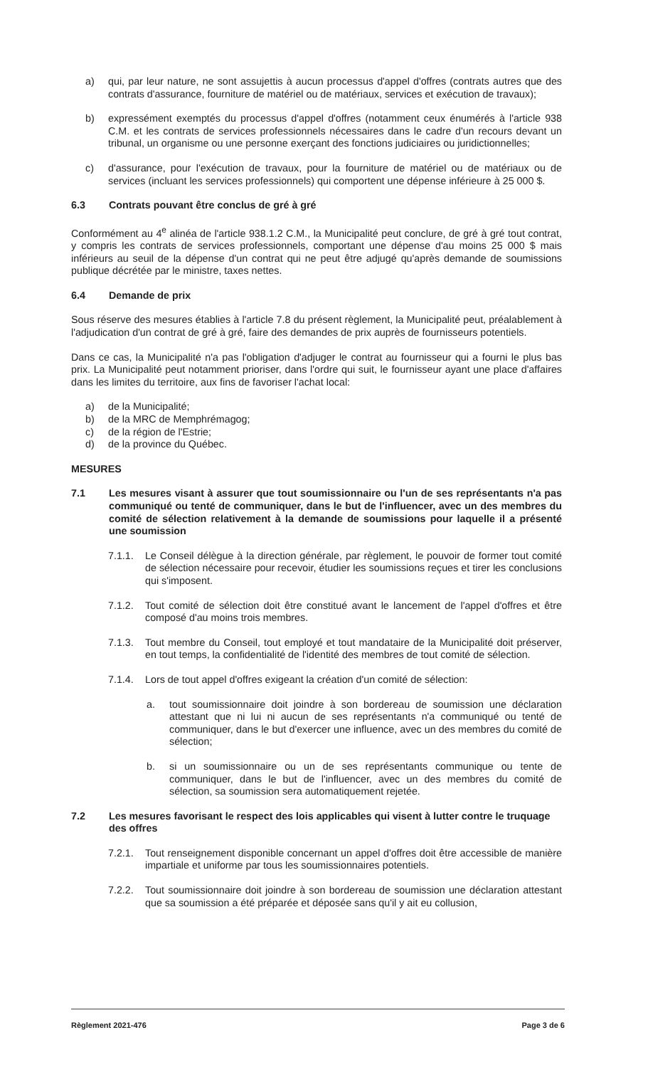a) qui, par leur nature, ne sont assujettis à aucun processus d'appel d'offres (contrats autres que des contrats d'assurance, fourniture de matériel ou de matériaux, services et exécution de travaux);
b) expressément exemptés du processus d'appel d'offres (notamment ceux énumérés à l'article 938 C.M. et les contrats de services professionnels nécessaires dans le cadre d'un recours devant un tribunal, un organisme ou une personne exerçant des fonctions judiciaires ou juridictionnelles;
c) d'assurance, pour l'exécution de travaux, pour la fourniture de matériel ou de matériaux ou de services (incluant les services professionnels) qui comportent une dépense inférieure à 25 000 $.
6.3 Contrats pouvant être conclus de gré à gré
Conformément au 4<sup>e</sup> alinéa de l'article 938.1.2 C.M., la Municipalité peut conclure, de gré à gré tout contrat, y compris les contrats de services professionnels, comportant une dépense d'au moins 25 000 $ mais inférieurs au seuil de la dépense d'un contrat qui ne peut être adjugé qu'après demande de soumissions publique décrétée par le ministre, taxes nettes.
6.4 Demande de prix
Sous réserve des mesures établies à l'article 7.8 du présent règlement, la Municipalité peut, préalablement à l'adjudication d'un contrat de gré à gré, faire des demandes de prix auprès de fournisseurs potentiels.
Dans ce cas, la Municipalité n'a pas l'obligation d'adjuger le contrat au fournisseur qui a fourni le plus bas prix. La Municipalité peut notamment prioriser, dans l'ordre qui suit, le fournisseur ayant une place d'affaires dans les limites du territoire, aux fins de favoriser l'achat local:
a) de la Municipalité;
b) de la MRC de Memphrémagog;
c) de la région de l'Estrie;
d) de la province du Québec.
MESURES
7.1 Les mesures visant à assurer que tout soumissionnaire ou l'un de ses représentants n'a pas communiqué ou tenté de communiquer, dans le but de l'influencer, avec un des membres du comité de sélection relativement à la demande de soumissions pour laquelle il a présenté une soumission
7.1.1. Le Conseil délègue à la direction générale, par règlement, le pouvoir de former tout comité de sélection nécessaire pour recevoir, étudier les soumissions reçues et tirer les conclusions qui s'imposent.
7.1.2. Tout comité de sélection doit être constitué avant le lancement de l'appel d'offres et être composé d'au moins trois membres.
7.1.3. Tout membre du Conseil, tout employé et tout mandataire de la Municipalité doit préserver, en tout temps, la confidentialité de l'identité des membres de tout comité de sélection.
7.1.4. Lors de tout appel d'offres exigeant la création d'un comité de sélection:
a. tout soumissionnaire doit joindre à son bordereau de soumission une déclaration attestant que ni lui ni aucun de ses représentants n'a communiqué ou tenté de communiquer, dans le but d'exercer une influence, avec un des membres du comité de sélection;
b. si un soumissionnaire ou un de ses représentants communique ou tente de communiquer, dans le but de l'influencer, avec un des membres du comité de sélection, sa soumission sera automatiquement rejetée.
7.2 Les mesures favorisant le respect des lois applicables qui visent à lutter contre le truquage des offres
7.2.1. Tout renseignement disponible concernant un appel d'offres doit être accessible de manière impartiale et uniforme par tous les soumissionnaires potentiels.
7.2.2. Tout soumissionnaire doit joindre à son bordereau de soumission une déclaration attestant que sa soumission a été préparée et déposée sans qu'il y ait eu collusion,
Règlement 2021-476 Page 3 de 6